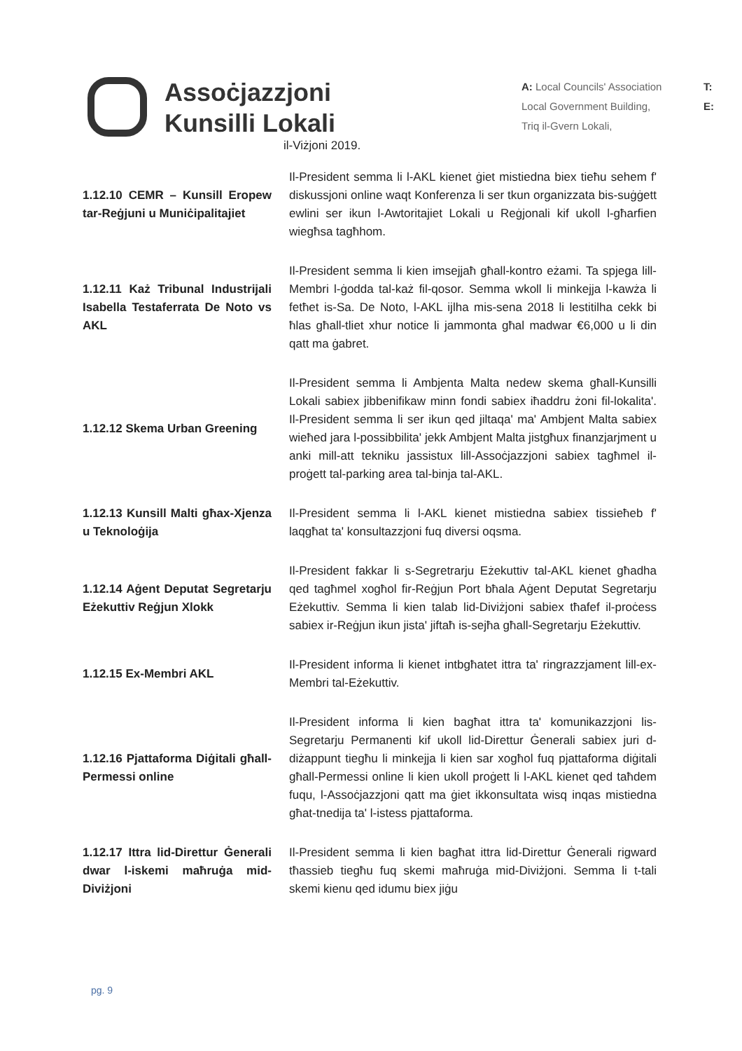Assoċjazzjoni
Kunsilli Lokali
A: Local Councils' Association
Local Government Building,
Triq il-Gvern Lokali,
T:
E:
il-Viżjoni 2019.
1.12.10 CEMR – Kunsill Eropew tar-Reġjuni u Muniċipalitajiet
Il-President semma li l-AKL kienet ġiet mistiedna biex tieħu sehem f' diskussjoni online waqt Konferenza li ser tkun organizzata bis-suġġett ewlini ser ikun l-Awtoritajiet Lokali u Reġjonali kif ukoll l-għarfien wiegħsa tagħhom.
1.12.11 Każ Tribunal Industrijali Isabella Testaferrata De Noto vs AKL
Il-President semma li kien imsejjaħ għall-kontro eżami. Ta spjega lill-Membri l-ġodda tal-każ fil-qosor. Semma wkoll li minkejja l-kawża li fetħet is-Sa. De Noto, l-AKL ijlha mis-sena 2018 li lestitilha cekk bi ħlas għall-tliet xhur notice li jammonta għal madwar €6,000 u li din qatt ma ġabret.
1.12.12 Skema Urban Greening
Il-President semma li Ambjenta Malta nedew skema għall-Kunsilli Lokali sabiex jibbenifikaw minn fondi sabiex iħaddru żoni fil-lokalita'. Il-President semma li ser ikun qed jiltaqa' ma' Ambjent Malta sabiex wieħed jara l-possibbilita' jekk Ambjent Malta jistgħux finanzjarjment u anki mill-att tekniku jassistux lill-Assoċjazzjoni sabiex tagħmel il-proġett tal-parking area tal-binja tal-AKL.
1.12.13 Kunsill Malti għax-Xjenza u Teknoloġija
Il-President semma li l-AKL kienet mistiedna sabiex tissieħeb f' laqgħat ta' konsultazzjoni fuq diversi oqsma.
1.12.14 Aġent Deputat Segretarju Eżekuttiv Reġjun Xlokk
Il-President fakkar li s-Segretrarju Eżekuttiv tal-AKL kienet għadha qed tagħmel xogħol fir-Reġjun Port bħala Aġent Deputat Segretarju Eżekuttiv. Semma li kien talab lid-Diviżjoni sabiex tħafef il-proċess sabiex ir-Reġjun ikun jista' jiftaħ is-sejħa għall-Segretarju Eżekuttiv.
1.12.15 Ex-Membri AKL
Il-President informa li kienet intbgħatet ittra ta' ringrazzjament lill-ex-Membri tal-Eżekuttiv.
1.12.16 Pjattaforma Diġitali għall-Permessi online
Il-President informa li kien bagħat ittra ta' komunikazzjoni lis-Segretarju Permanenti kif ukoll lid-Direttur Ġenerali sabiex juri d-diżappunt tiegħu li minkejja li kien sar xogħol fuq pjattaforma diġitali għall-Permessi online li kien ukoll proġett li l-AKL kienet qed taħdem fuqu, l-Assoċjazzjoni qatt ma ġiet ikkonsultata wisq inqas mistiedna għat-tnedija ta' l-istess pjattaforma.
1.12.17 Ittra lid-Direttur Ġenerali dwar l-iskemi maħruġa mid-Diviżjoni
Il-President semma li kien bagħat ittra lid-Direttur Ġenerali rigward tħassieb tiegħu fuq skemi maħruġa mid-Diviżjoni. Semma li t-tali skemi kienu qed idumu biex jiġu
pg. 9